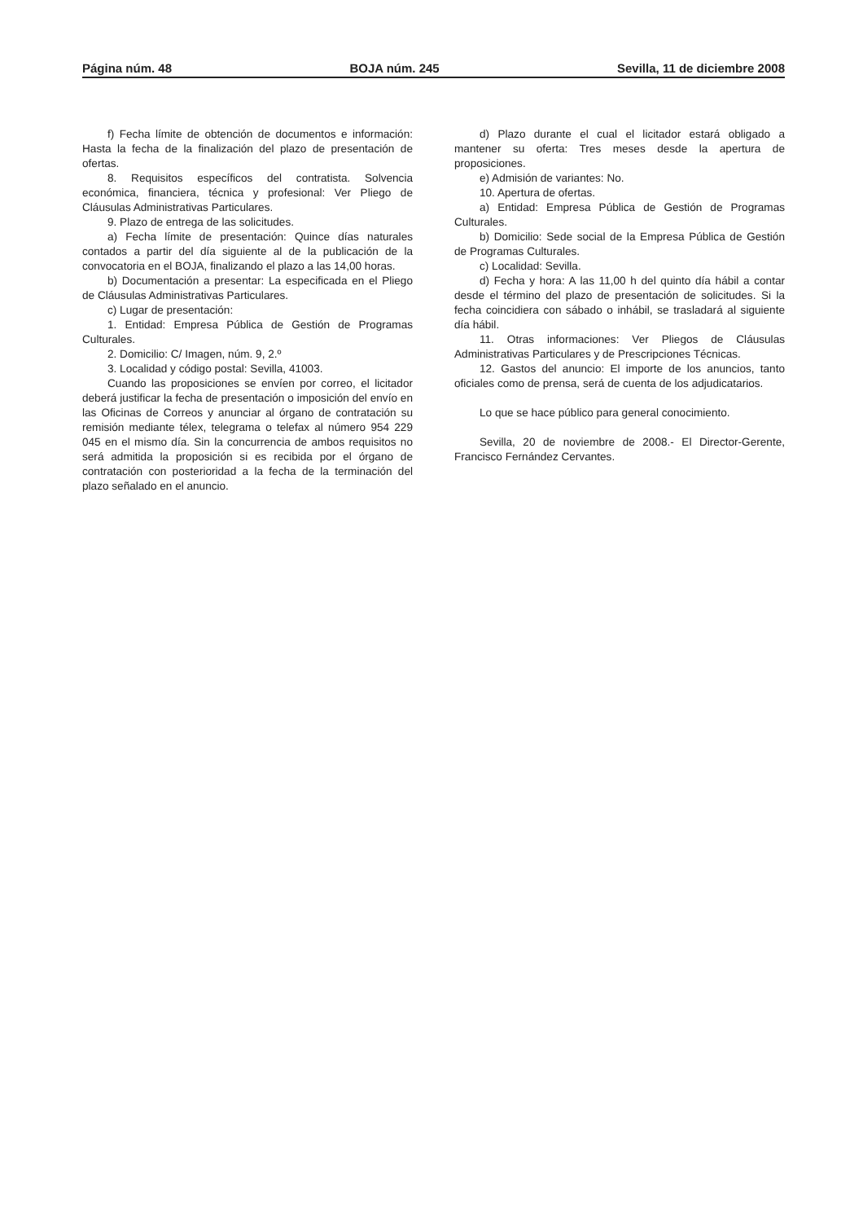Página núm. 48 BOJA núm. 245 Sevilla, 11 de diciembre 2008
f) Fecha límite de obtención de documentos e información: Hasta la fecha de la finalización del plazo de presentación de ofertas.
8. Requisitos específicos del contratista. Solvencia económica, financiera, técnica y profesional: Ver Pliego de Cláusulas Administrativas Particulares.
9. Plazo de entrega de las solicitudes.
a) Fecha límite de presentación: Quince días naturales contados a partir del día siguiente al de la publicación de la convocatoria en el BOJA, finalizando el plazo a las 14,00 horas.
b) Documentación a presentar: La especificada en el Pliego de Cláusulas Administrativas Particulares.
c) Lugar de presentación:
1. Entidad: Empresa Pública de Gestión de Programas Culturales.
2. Domicilio: C/ Imagen, núm. 9, 2.º
3. Localidad y código postal: Sevilla, 41003.
Cuando las proposiciones se envíen por correo, el licitador deberá justificar la fecha de presentación o imposición del envío en las Oficinas de Correos y anunciar al órgano de contratación su remisión mediante télex, telegrama o telefax al número 954 229 045 en el mismo día. Sin la concurrencia de ambos requisitos no será admitida la proposición si es recibida por el órgano de contratación con posterioridad a la fecha de la terminación del plazo señalado en el anuncio.
d) Plazo durante el cual el licitador estará obligado a mantener su oferta: Tres meses desde la apertura de proposiciones.
e) Admisión de variantes: No.
10. Apertura de ofertas.
a) Entidad: Empresa Pública de Gestión de Programas Culturales.
b) Domicilio: Sede social de la Empresa Pública de Gestión de Programas Culturales.
c) Localidad: Sevilla.
d) Fecha y hora: A las 11,00 h del quinto día hábil a contar desde el término del plazo de presentación de solicitudes. Si la fecha coincidiera con sábado o inhábil, se trasladará al siguiente día hábil.
11. Otras informaciones: Ver Pliegos de Cláusulas Administrativas Particulares y de Prescripciones Técnicas.
12. Gastos del anuncio: El importe de los anuncios, tanto oficiales como de prensa, será de cuenta de los adjudicatarios.
Lo que se hace público para general conocimiento.
Sevilla, 20 de noviembre de 2008.- El Director-Gerente, Francisco Fernández Cervantes.